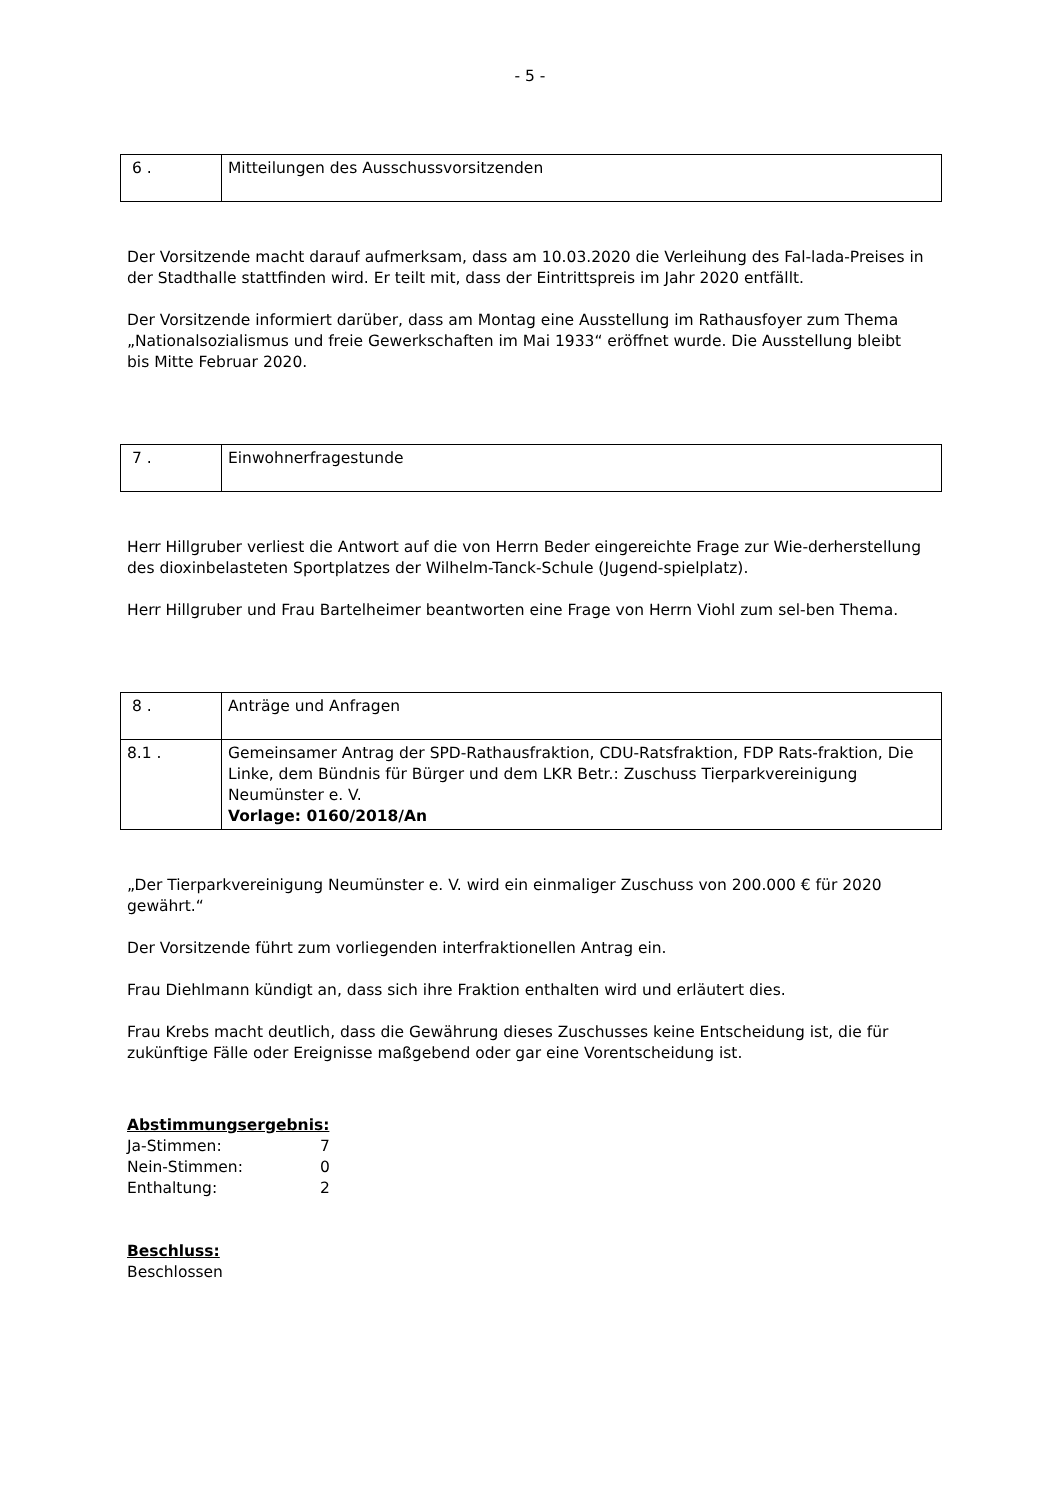- 5 -
| 6 . | Mitteilungen des Ausschussvorsitzenden |
Der Vorsitzende macht darauf aufmerksam, dass am 10.03.2020 die Verleihung des Fal-lada-Preises in der Stadthalle stattfinden wird. Er teilt mit, dass der Eintrittspreis im Jahr 2020 entfällt.
Der Vorsitzende informiert darüber, dass am Montag eine Ausstellung im Rathausfoyer zum Thema „Nationalsozialismus und freie Gewerkschaften im Mai 1933“ eröffnet wurde. Die Ausstellung bleibt bis Mitte Februar 2020.
| 7 . | Einwohnerfragestunde |
Herr Hillgruber verliest die Antwort auf die von Herrn Beder eingereichte Frage zur Wie-derherstellung des dioxinbelasteten Sportplatzes der Wilhelm-Tanck-Schule (Jugend-spielplatz).
Herr Hillgruber und Frau Bartelheimer beantworten eine Frage von Herrn Viohl zum sel-ben Thema.
| 8 . | Anträge und Anfragen |
| 8.1 . | Gemeinsamer Antrag der SPD-Rathausfraktion, CDU-Ratsfraktion, FDP Rats-fraktion, Die Linke, dem Bündnis für Bürger und dem LKR Betr.: Zuschuss Tierparkvereinigung Neumünster e. V. Vorlage: 0160/2018/An |
„Der Tierparkvereinigung Neumünster e. V. wird ein einmaliger Zuschuss von 200.000 € für 2020 gewährt.“
Der Vorsitzende führt zum vorliegenden interfraktionellen Antrag ein.
Frau Diehlmann kündigt an, dass sich ihre Fraktion enthalten wird und erläutert dies.
Frau Krebs macht deutlich, dass die Gewährung dieses Zuschusses keine Entscheidung ist, die für zukünftige Fälle oder Ereignisse maßgebend oder gar eine Vorentscheidung ist.
Abstimmungsergebnis:
Ja-Stimmen: 7
Nein-Stimmen: 0
Enthaltung: 2
Beschluss:
Beschlossen